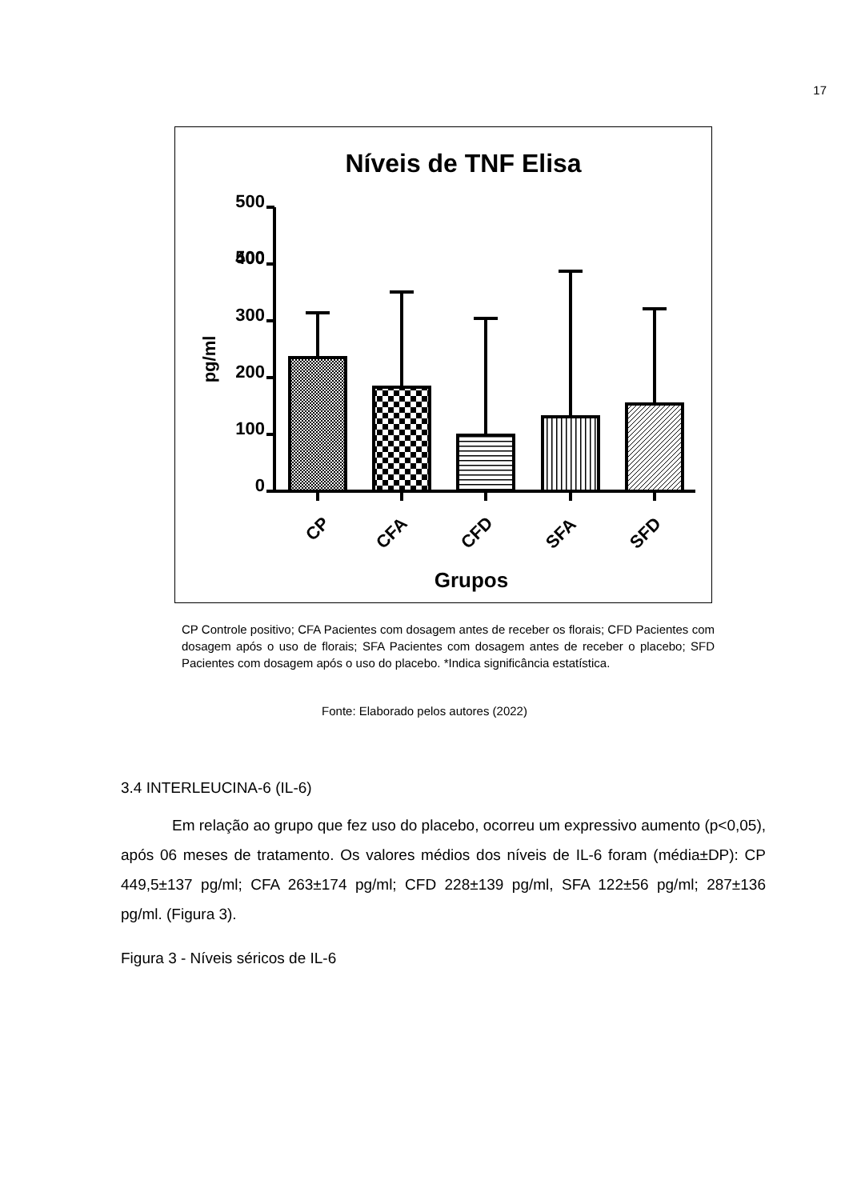17
Níveis de TNF Elisa
500
500
400
300
200
100
0
pg/ml
CP
CFA
CFD
SFA
SFD
Grupos
CP Controle positivo; CFA Pacientes com dosagem antes de receber os florais; CFD Pacientes com dosagem após o uso de florais; SFA Pacientes com dosagem antes de receber o placebo; SFD Pacientes com dosagem após o uso do placebo. *Indica significância estatística.
Fonte: Elaborado pelos autores (2022)
3.4 INTERLEUCINA-6 (IL-6)
Em relação ao grupo que fez uso do placebo, ocorreu um expressivo aumento (p<0,05), após 06 meses de tratamento. Os valores médios dos níveis de IL-6 foram (média±DP): CP 449,5±137 pg/ml; CFA 263±174 pg/ml; CFD 228±139 pg/ml, SFA 122±56 pg/ml; 287±136 pg/ml. (Figura 3).
Figura 3 - Níveis séricos de IL-6